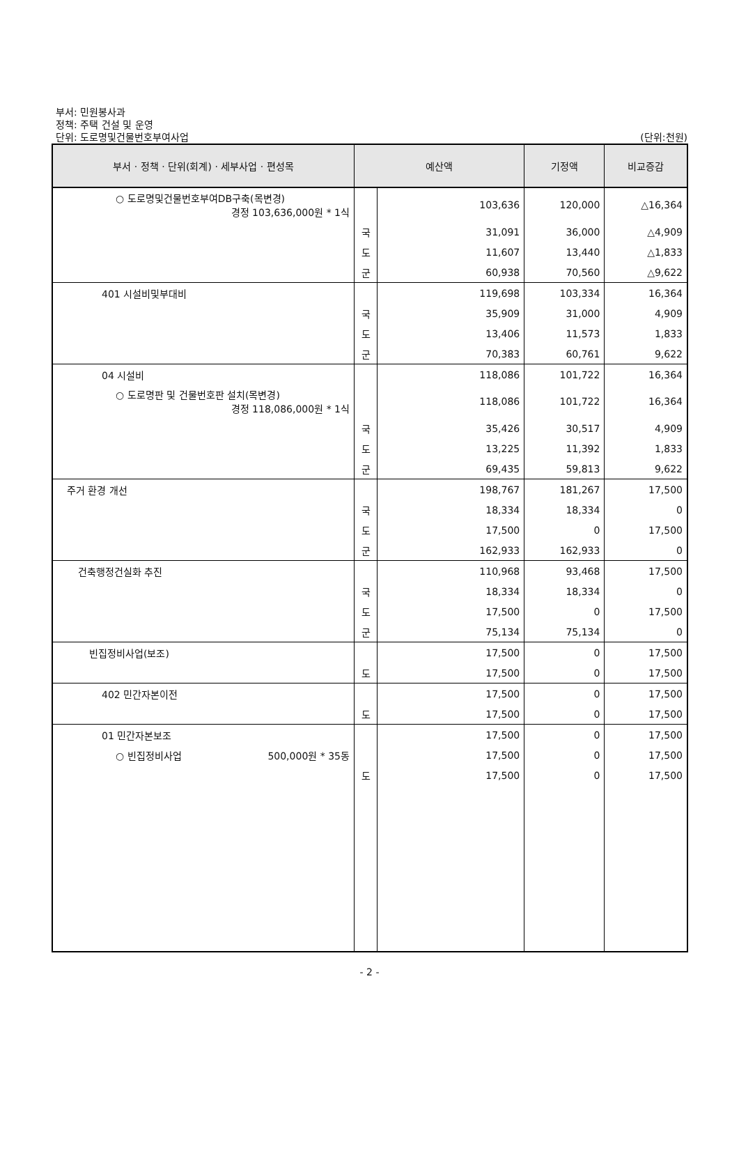부서: 민원봉사과
정책: 주택 건설 및 운영
단위: 도로명및건물번호부여사업
(단위:천원)
| 부서 · 정책 · 단위(회계) · 세부사업 · 편성목 | 예산액 | | 기정액 | 비교증감 |
| --- | --- | --- | --- | --- |
| ○ 도로명및건물번호부여DB구축(목변경) 경정 103,636,000원 * 1식 | | 103,636 | 120,000 | △16,364 |
| | 국 | 31,091 | 36,000 | △4,909 |
| | 도 | 11,607 | 13,440 | △1,833 |
| | 군 | 60,938 | 70,560 | △9,622 |
| 401 시설비및부대비 | | 119,698 | 103,334 | 16,364 |
| | 국 | 35,909 | 31,000 | 4,909 |
| | 도 | 13,406 | 11,573 | 1,833 |
| | 군 | 70,383 | 60,761 | 9,622 |
| 04 시설비 | | 118,086 | 101,722 | 16,364 |
| ○ 도로명판 및 건물번호판 설치(목변경) 경정 118,086,000원 * 1식 | | 118,086 | 101,722 | 16,364 |
| | 국 | 35,426 | 30,517 | 4,909 |
| | 도 | 13,225 | 11,392 | 1,833 |
| | 군 | 69,435 | 59,813 | 9,622 |
| 주거 환경 개선 | | 198,767 | 181,267 | 17,500 |
| | 국 | 18,334 | 18,334 | 0 |
| | 도 | 17,500 | 0 | 17,500 |
| | 군 | 162,933 | 162,933 | 0 |
| 건축행정건실화 추진 | | 110,968 | 93,468 | 17,500 |
| | 국 | 18,334 | 18,334 | 0 |
| | 도 | 17,500 | 0 | 17,500 |
| | 군 | 75,134 | 75,134 | 0 |
| 빈집정비사업(보조) | | 17,500 | 0 | 17,500 |
| | 도 | 17,500 | 0 | 17,500 |
| 402 민간자본이전 | | 17,500 | 0 | 17,500 |
| | 도 | 17,500 | 0 | 17,500 |
| 01 민간자본보조 | | 17,500 | 0 | 17,500 |
| ○ 빈집정비사업 500,000원 * 35동 | | 17,500 | 0 | 17,500 |
| | 도 | 17,500 | 0 | 17,500 |
- 2 -